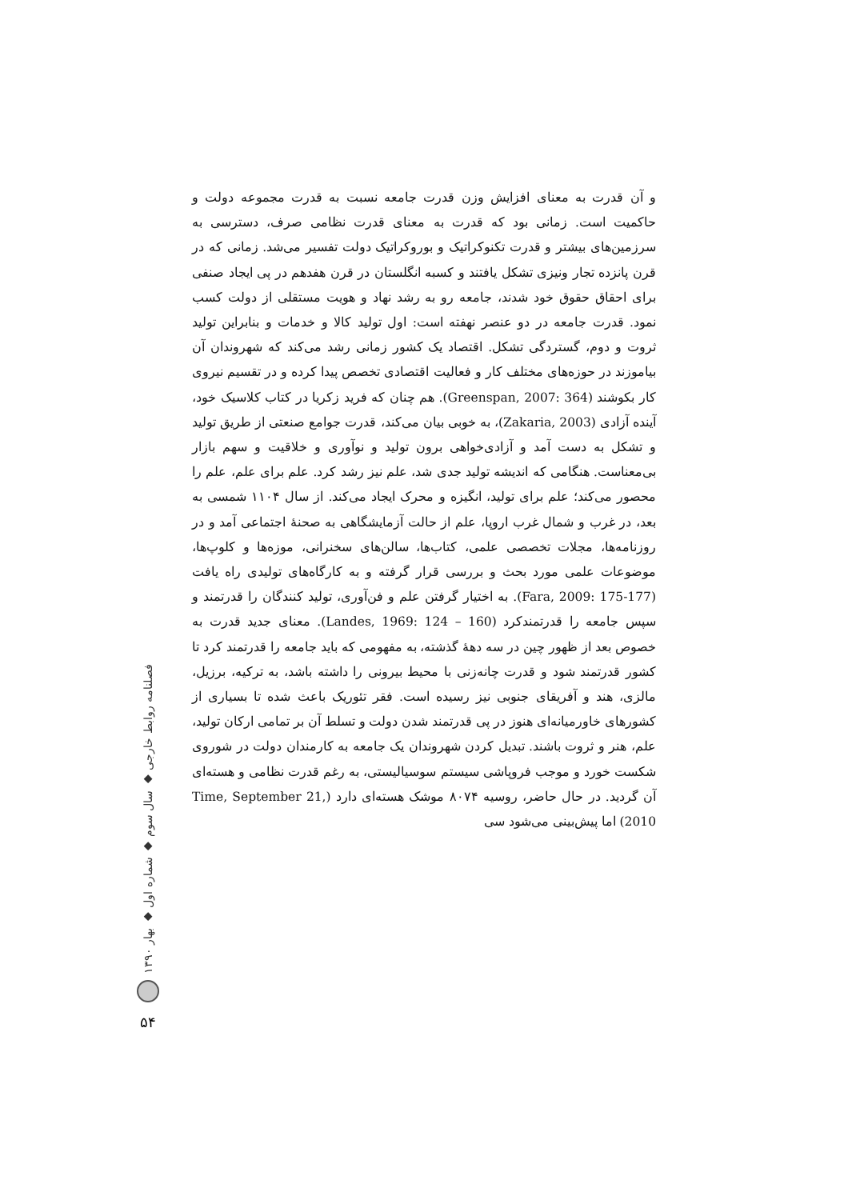و آن قدرت به معنای افزایش وزن قدرت جامعه نسبت به قدرت مجموعه دولت و حاکمیت است. زمانی بود که قدرت به معنای قدرت نظامی صرف، دسترسی به سرزمین‌های بیشتر و قدرت تکنوکراتیک و بوروکراتیک دولت تفسیر می‌شد. زمانی که در قرن پانزده تجار ونیزی تشکل یافتند و کسبه انگلستان در قرن هفدهم در پی ایجاد صنفی برای احقاق حقوق خود شدند، جامعه رو به رشد نهاد و هویت مستقلی از دولت کسب نمود. قدرت جامعه در دو عنصر نهفته است: اول تولید کالا و خدمات و بنابراین تولید ثروت و دوم، گستردگی تشکل. اقتصاد یک کشور زمانی رشد می‌کند که شهروندان آن بیاموزند در حوزه‌های مختلف کار و فعالیت اقتصادی تخصص پیدا کرده و در تقسیم نیروی کار بکوشند (Greenspan, 2007: 364). هم چنان که فرید زکریا در کتاب کلاسیک خود، آینده آزادی (Zakaria, 2003)، به خوبی بیان می‌کند، قدرت جوامع صنعتی از طریق تولید و تشکل به دست آمد و آزادی‌خواهی برون تولید و نوآوری و خلاقیت و سهم بازار بی‌معناست. هنگامی که اندیشه تولید جدی شد، علم نیز رشد کرد. علم برای علم، علم را محصور می‌کند؛ علم برای تولید، انگیزه و محرک ایجاد می‌کند. از سال ۱۱۰۴ شمسی به بعد، در غرب و شمال غرب اروپا، علم از حالت آزمایشگاهی به صحنهٔ اجتماعی آمد و در روزنامه‌ها، مجلات تخصصی علمی، کتاب‌ها، سالن‌های سخنرانی، موزه‌ها و کلوپ‌ها، موضوعات علمی مورد بحث و بررسی قرار گرفته و به کارگاه‌های تولیدی راه یافت (Fara, 2009: 175-177). به اختیار گرفتن علم و فن‌آوری، تولید کنندگان را قدرتمند و سپس جامعه را قدرتمندکرد (Landes, 1969: 124 – 160). معنای جدید قدرت به خصوص بعد از ظهور چین در سه دههٔ گذشته، به مفهومی که باید جامعه را قدرتمند کرد تا کشور قدرتمند شود و قدرت چانه‌زنی با محیط بیرونی را داشته باشد، به ترکیه، برزیل، مالزی، هند و آفریقای جنوبی نیز رسیده است. فقر تئوریک باعث شده تا بسیاری از کشورهای خاورمیانه‌ای هنوز در پی قدرتمند شدن دولت و تسلط آن بر تمامی ارکان تولید، علم، هنر و ثروت باشند. تبدیل کردن شهروندان یک جامعه به کارمندان دولت در شوروی شکست خورد و موجب فروپاشی سیستم سوسیالیستی، به رغم قدرت نظامی و هسته‌ای آن گردید. در حال حاضر، روسیه ۸۰۷۴ موشک هسته‌ای دارد (Time, September 21, 2010) اما پیش‌بینی می‌شود سی
فصلنامه روابط خارجی ◆ سال سوم ◆ شماره اول ◆ بهار ۱۳۹۰
۵۴